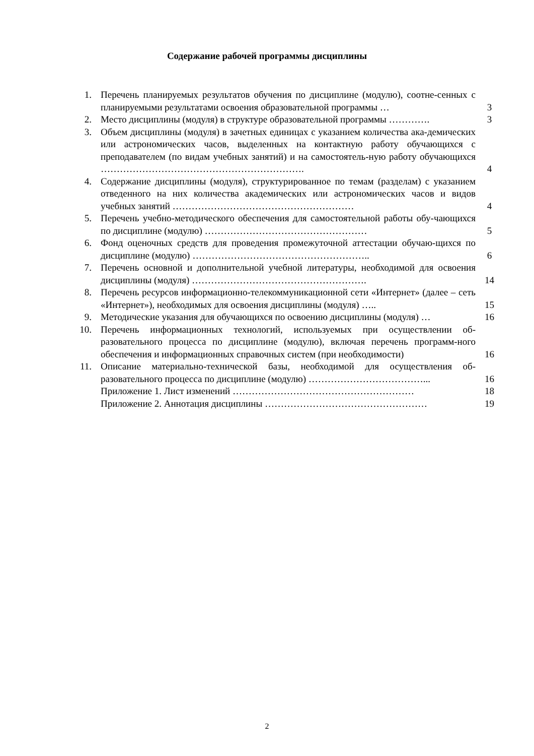Содержание рабочей программы дисциплины
| 1. | Перечень планируемых результатов обучения по дисциплине (модулю), соотне-сенных с планируемыми результатами освоения образовательной программы … | 3 |
| 2. | Место дисциплины (модуля) в структуре образовательной программы …………. | 3 |
| 3. | Объем дисциплины (модуля) в зачетных единицах с указанием количества ака-демических или астрономических часов, выделенных на контактную работу обучающихся с преподавателем (по видам учебных занятий) и на самостоятель-ную работу обучающихся ………………………………………………………. | 4 |
| 4. | Содержание дисциплины (модуля), структурированное по темам (разделам) с указанием отведенного на них количества академических или астрономических часов и видов учебных занятий ………………………………………………… | 4 |
| 5. | Перечень учебно-методического обеспечения для самостоятельной работы обу-чающихся по дисциплине (модулю) …………………………………………… | 5 |
| 6. | Фонд оценочных средств для проведения промежуточной аттестации обучаю-щихся по дисциплине (модулю) ……………………………………………….. | 6 |
| 7. | Перечень основной и дополнительной учебной литературы, необходимой для освоения дисциплины (модуля) ………………………………………………. | 14 |
| 8. | Перечень ресурсов информационно-телекоммуникационной сети «Интернет» (далее – сеть «Интернет»), необходимых для освоения дисциплины (модуля) ….. | 15 |
| 9. | Методические указания для обучающихся по освоению дисциплины (модуля) … | 16 |
| 10. | Перечень информационных технологий, используемых при осуществлении об-разовательного процесса по дисциплине (модулю), включая перечень программ-ного обеспечения и информационных справочных систем (при необходимости) | 16 |
| 11. | Описание материально-технической базы, необходимой для осуществления об-разовательного процесса по дисциплине (модулю) ………………………………... | 16 |
| | Приложение 1. Лист изменений ………………………………………………… | 18 |
| | Приложение 2. Аннотация дисциплины …………………………………………… | 19 |
2